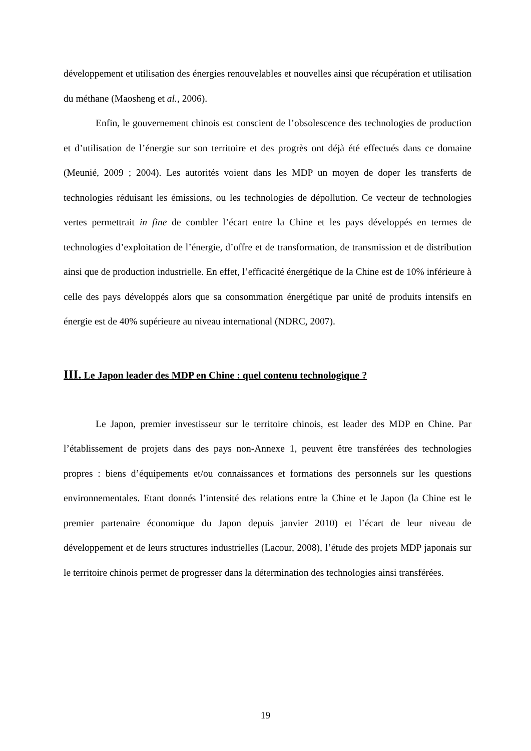développement et utilisation des énergies renouvelables et nouvelles ainsi que récupération et utilisation du méthane (Maosheng et al., 2006).
Enfin, le gouvernement chinois est conscient de l’obsolescence des technologies de production et d’utilisation de l’énergie sur son territoire et des progrès ont déjà été effectués dans ce domaine (Meunié, 2009 ; 2004). Les autorités voient dans les MDP un moyen de doper les transferts de technologies réduisant les émissions, ou les technologies de dépollution. Ce vecteur de technologies vertes permettrait in fine de combler l’écart entre la Chine et les pays développés en termes de technologies d’exploitation de l’énergie, d’offre et de transformation, de transmission et de distribution ainsi que de production industrielle. En effet, l’efficacité énergétique de la Chine est de 10% inférieure à celle des pays développés alors que sa consommation énergétique par unité de produits intensifs en énergie est de 40% supérieure au niveau international (NDRC, 2007).
III. Le Japon leader des MDP en Chine : quel contenu technologique ?
Le Japon, premier investisseur sur le territoire chinois, est leader des MDP en Chine. Par l’établissement de projets dans des pays non-Annexe 1, peuvent être transférées des technologies propres : biens d’équipements et/ou connaissances et formations des personnels sur les questions environnementales. Etant donnés l’intensité des relations entre la Chine et le Japon (la Chine est le premier partenaire économique du Japon depuis janvier 2010) et l’écart de leur niveau de développement et de leurs structures industrielles (Lacour, 2008), l’étude des projets MDP japonais sur le territoire chinois permet de progresser dans la détermination des technologies ainsi transférées.
19